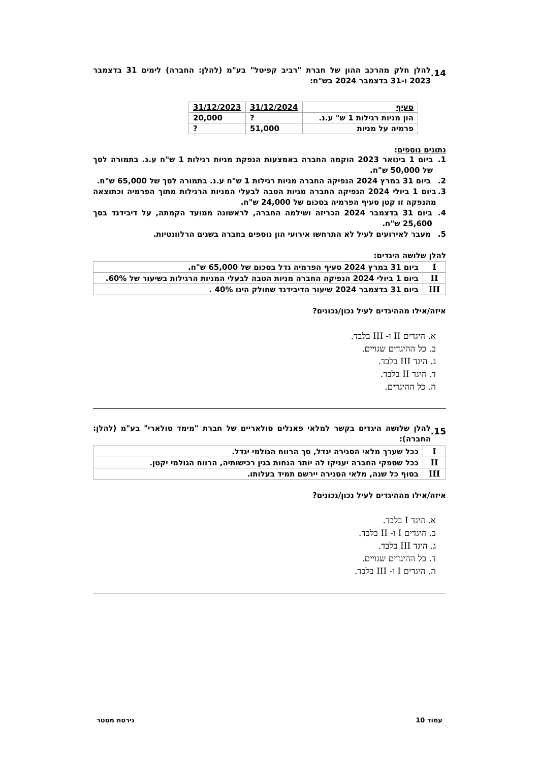14.
להלן חלק מהרכב ההון של חברת "רביב קפיטל" בע"מ (להלן: החברה) לימים 31 בדצמבר 2023 ו-31 בדצמבר 2024 בש"ח:
| סעיף | 31/12/2024 | 31/12/2023 |
| --- | --- | --- |
| הון מניות רגילות 1 ש" ע.נ. | ? | 20,000 |
| פרמיה על מניות | 51,000 | ? |
נתונים נוספים:
1. ביום 1 בינואר 2023 הוקמה החברה באמצעות הנפקת מניות רגילות 1 ש"ח ע.נ. בתמורה לסך של 50,000 ש"ח.
2. ביום 31 במרץ 2024 הנפיקה החברה מניות רגילות 1 ש"ח ע.נ. בתמורה לסך של 65,000 ש"ח.
3. ביום 1 ביולי 2024 הנפיקה החברה מניות הטבה לבעלי המניות הרגילות מתוך הפרמיה וכתוצאה מהנפקה זו קטן סעיף הפרמיה בסכום של 24,000 ש"ח.
4. ביום 31 בדצמבר 2024 הכריזה ושילמה החברה, לראשונה ממועד הקמתה, על דיבידנד בסך 25,600 ש"ח.
5. מעבר לאירועים לעיל לא התרחשו אירועי הון נוספים בחברה בשנים הרלוונטיות.
להלן שלושה היגדים:
| I | ביום 31 במרץ 2024 סעיף הפרמיה גדל בסכום של 65,000 ש"ח. |
| II | ביום 1 ביולי 2024 הנפיקה החברה מניות הטבה לבעלי המניות הרגילות בשיעור של 60%. |
| III | ביום 31 בדצמבר 2024 שיעור הדיבידנד שחולק הינו 40% . |
איזה/אילו מההיגדים לעיל נכון/נכונים?
א. היגדים II ו- III בלבד.
ב. כל ההיגדים שגויים.
ג. היגד III בלבד.
ד. היגד II בלבד.
ה. כל ההיגדים.
15.
להלן שלושה היגדים בקשר למלאי פאנלים סולאריים של חברת "מימד סולארי" בע"מ (להלן: החברה):
| I | ככל שערך מלאי הסגירה יגדל, סך הרווח הגולמי יגדל. |
| II | ככל שספקי החברה יעניקו לה יותר הנחות בגין רכישותיה, הרווח הגולמי יקטן. |
| III | בסוף כל שנה, מלאי הסגירה יירשם תמיד בעלותו. |
איזה/אילו מההיגדים לעיל נכון/נכונים?
א. היגד I בלבד.
ב. היגדים I ו- II בלבד.
ג. היגד III בלבד.
ד. כל ההיגדים שגויים.
ה. היגדים I ו- III בלבד.
עמוד 10 גירסת מסטר